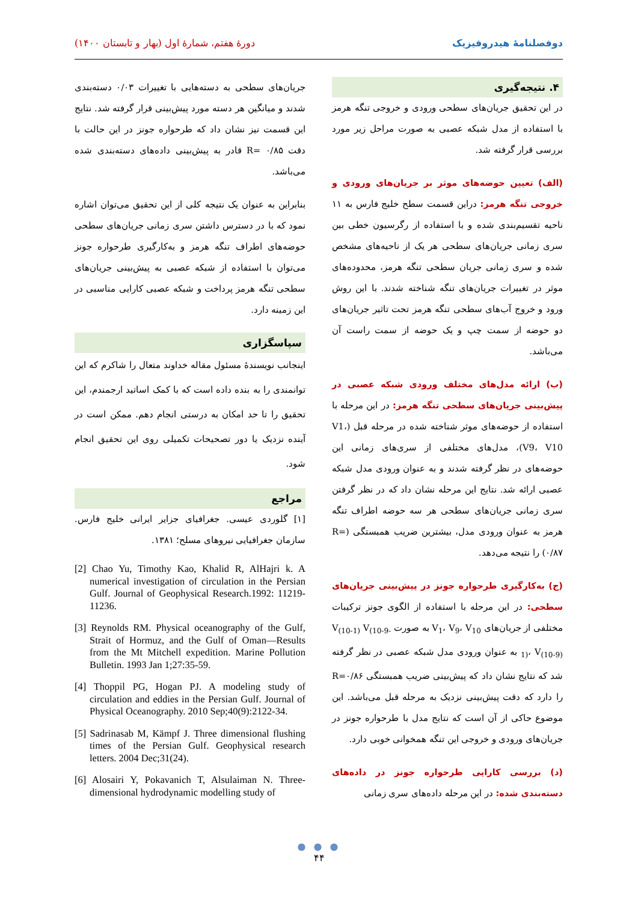دوفصلنامهٔ هیدروفیزیک دورهٔ هفتم، شمارهٔ اول (بهار و تابستان ۱۴۰۰)
۴. نتیجه‌گیری
در این تحقیق جریان‌های سطحی ورودی و خروجی تنگه هرمز با استفاده از مدل شبکه عصبی به صورت مراحل زیر مورد بررسی قرار گرفته شد.
(الف) تعیین حوضه‌های موثر بر جریان‌های ورودی و خروجی تنگه هرمز: دراین قسمت سطح خلیج فارس به ۱۱ ناحیه تقسیم‌بندی شده و با استفاده از رگرسیون خطی بین سری زمانی جریان‌های سطحی هر یک از ناحیه‌های مشخص شده و سری زمانی جریان سطحی تنگه هرمز، محدوده‌های موثر در تغییرات جریان‌های تنگه شناخته شدند. با این روش ورود و خروج آب‌های سطحی تنگه هرمز تحت تاثیر جریان‌های دو حوضه از سمت چپ و یک حوضه از سمت راست آن می‌باشد.
(ب) ارائه مدل‌های مختلف ورودی شبکه عصبی در پیش‌بینی جریان‌های سطحی تنگه هرمز: در این مرحله با استفاده از حوضه‌های موثر شناخته شده در مرحله قبل (V1، V9، V10)، مدل‌های مختلفی از سری‌های زمانی این حوضه‌های در نظر گرفته شدند و به عنوان ورودی مدل شبکه عصبی ارائه شد. نتایج این مرحله نشان داد که در نظر گرفتن سری زمانی جریان‌های سطحی هر سه حوضه اطراف تنگه هرمز به عنوان ورودی مدل، بیشترین ضریب همبستگی (R= ۰/۸۷) را نتیجه می‌دهد.
(ج) به‌کارگیری طرحواره جونز در پیش‌بینی جریان‌های سطحی: در این مرحله با استفاده از الگوی جونز ترکیبات مختلفی از جریان‌های V<sub>1</sub>، V<sub>9</sub>، V<sub>10</sub> به صورت V<sub>(10-1)</sub> V<sub>(10-9-1)</sub>، V<sub>(10-9)</sub> به عنوان ورودی مدل شبکه عصبی در نظر گرفته شد که نتایج نشان داد که پیش‌بینی ضریب همبستگی R=۰/۸۶ را دارد که دقت پیش‌بینی نزدیک به مرحله قبل می‌باشد. این موضوع حاکی از آن است که نتایج مدل با طرحواره جونز در جریان‌های ورودی و خروجی این تنگه همخوانی خوبی دارد.
(د) بررسی کارایی طرحواره جونز در داده‌های دسته‌بندی شده: در این مرحله داده‌های سری زمانی
جریان‌های سطحی به دسته‌هایی با تغییرات ۰/۰۳ دسته‌بندی شدند و میانگین هر دسته مورد پیش‌بینی قرار گرفته شد. نتایج این قسمت نیز نشان داد که طرحواره جونز در این حالت با دقت R= ۰/۸۵ قادر به پیش‌بینی داده‌های دسته‌بندی شده می‌باشد.
بنابراین به عنوان یک نتیجه کلی از این تحقیق می‌توان اشاره نمود که با در دسترس داشتن سری زمانی جریان‌های سطحی حوضه‌های اطراف تنگه هرمز و به‌کارگیری طرحواره جونز می‌توان با استفاده از شبکه عصبی به پیش‌بینی جریان‌های سطحی تنگه هرمز پرداخت و شبکه عصبی کارایی مناسبی در این زمینه دارد.
سپاسگزاری
اینجانب نویسندهٔ مسئول مقاله خداوند متعال را شاکرم که این توانمندی را به بنده داده است که با کمک اساتید ارجمندم، این تحقیق را تا حد امکان به درستی انجام دهم. ممکن است در آینده نزدیک یا دور تصحیحات تکمیلی روی این تحقیق انجام شود.
مراجع
[۱] گلوردی عیسی. جغرافیای جزایر ایرانی خلیج فارس. سازمان جغرافیایی نیروهای مسلح؛ ۱۳۸۱.
[2] Chao Yu, Timothy Kao, Khalid R, AlHajri k. A numerical investigation of circulation in the Persian Gulf. Journal of Geophysical Research.1992: 11219-11236.
[3] Reynolds RM. Physical oceanography of the Gulf, Strait of Hormuz, and the Gulf of Oman—Results from the Mt Mitchell expedition. Marine Pollution Bulletin. 1993 Jan 1;27:35-59.
[4] Thoppil PG, Hogan PJ. A modeling study of circulation and eddies in the Persian Gulf. Journal of Physical Oceanography. 2010 Sep;40(9):2122-34.
[5] Sadrinasab M, Kämpf J. Three dimensional flushing times of the Persian Gulf. Geophysical research letters. 2004 Dec;31(24).
[6] Alosairi Y, Pokavanich T, Alsulaiman N. Three-dimensional hydrodynamic modelling study of
● ● ●
۴۴